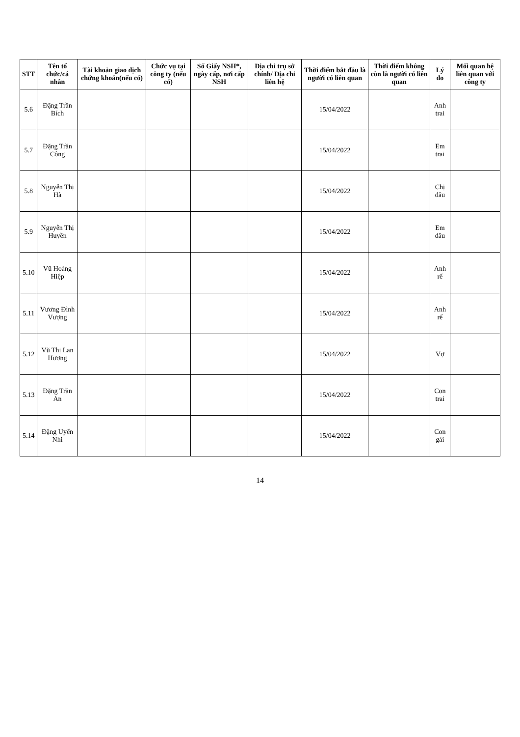| STT | Tên tổ chức/cá nhân | Tài khoản giao dịch chứng khoán(nếu có) | Chức vụ tại công ty (nếu có) | Số Giấy NSH*, ngày cấp, nơi cấp NSH | Địa chỉ trụ sở chính/ Địa chỉ liên hệ | Thời điểm bắt đầu là người có liên quan | Thời điểm không còn là người có liên quan | Lý do | Mối quan hệ liên quan với công ty |
| --- | --- | --- | --- | --- | --- | --- | --- | --- | --- |
| 5.6 | Đặng Trần Bích | | | | | 15/04/2022 | | Anh trai | |
| 5.7 | Đặng Trần Công | | | | | 15/04/2022 | | Em trai | |
| 5.8 | Nguyễn Thị Hà | | | | | 15/04/2022 | | Chị dâu | |
| 5.9 | Nguyễn Thị Huyền | | | | | 15/04/2022 | | Em dâu | |
| 5.10 | Vũ Hoàng Hiệp | | | | | 15/04/2022 | | Anh rể | |
| 5.11 | Vương Đình Vượng | | | | | 15/04/2022 | | Anh rể | |
| 5.12 | Vũ Thị Lan Hương | | | | | 15/04/2022 | | Vợ | |
| 5.13 | Đặng Trần An | | | | | 15/04/2022 | | Con trai | |
| 5.14 | Đặng Uyển Nhi | | | | | 15/04/2022 | | Con gái | |
14